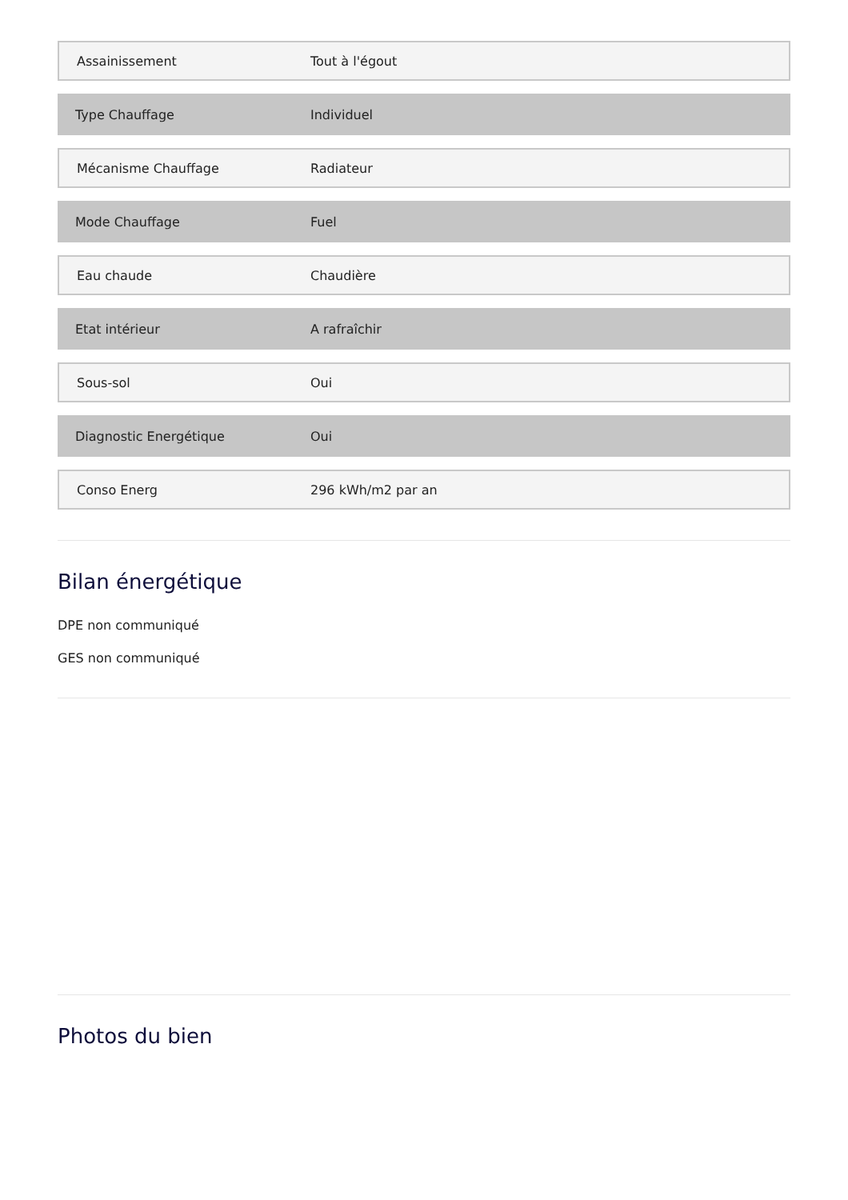| Assainissement | Tout à l'égout |
| Type Chauffage | Individuel |
| Mécanisme Chauffage | Radiateur |
| Mode Chauffage | Fuel |
| Eau chaude | Chaudière |
| Etat intérieur | A rafraîchir |
| Sous-sol | Oui |
| Diagnostic Energétique | Oui |
| Conso Energ | 296 kWh/m2 par an |
Bilan énergétique
DPE non communiqué
GES non communiqué
Photos du bien